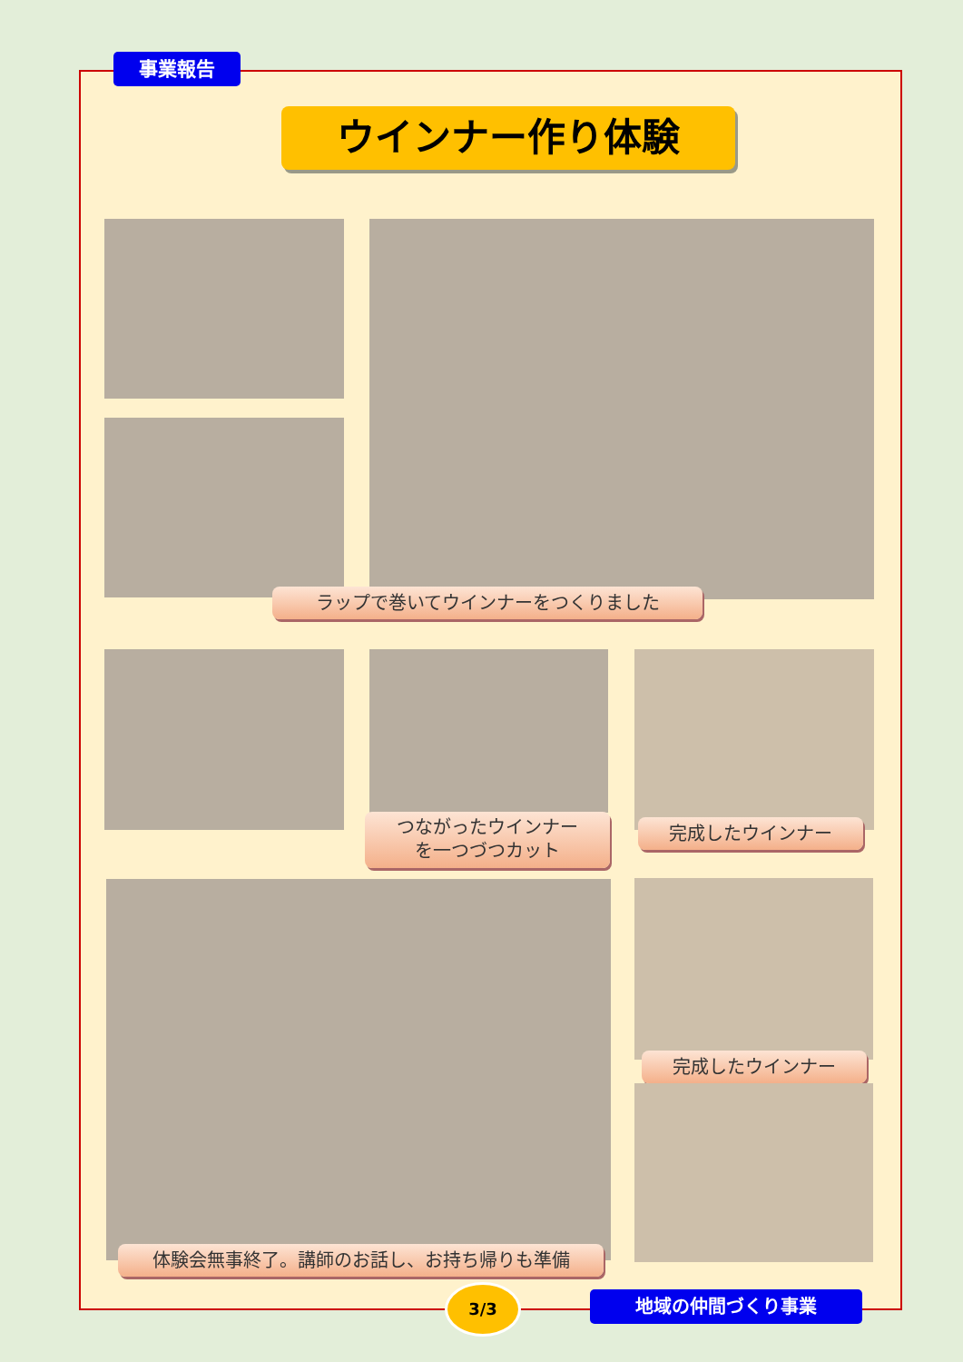事業報告
ウインナー作り体験
ラップで巻いてウインナーをつくりました
つながったウインナー
を一つづつカット
完成したウインナー
完成したウインナー
体験会無事終了。講師のお話し、お持ち帰りも準備
3/3 地域の仲間づくり事業